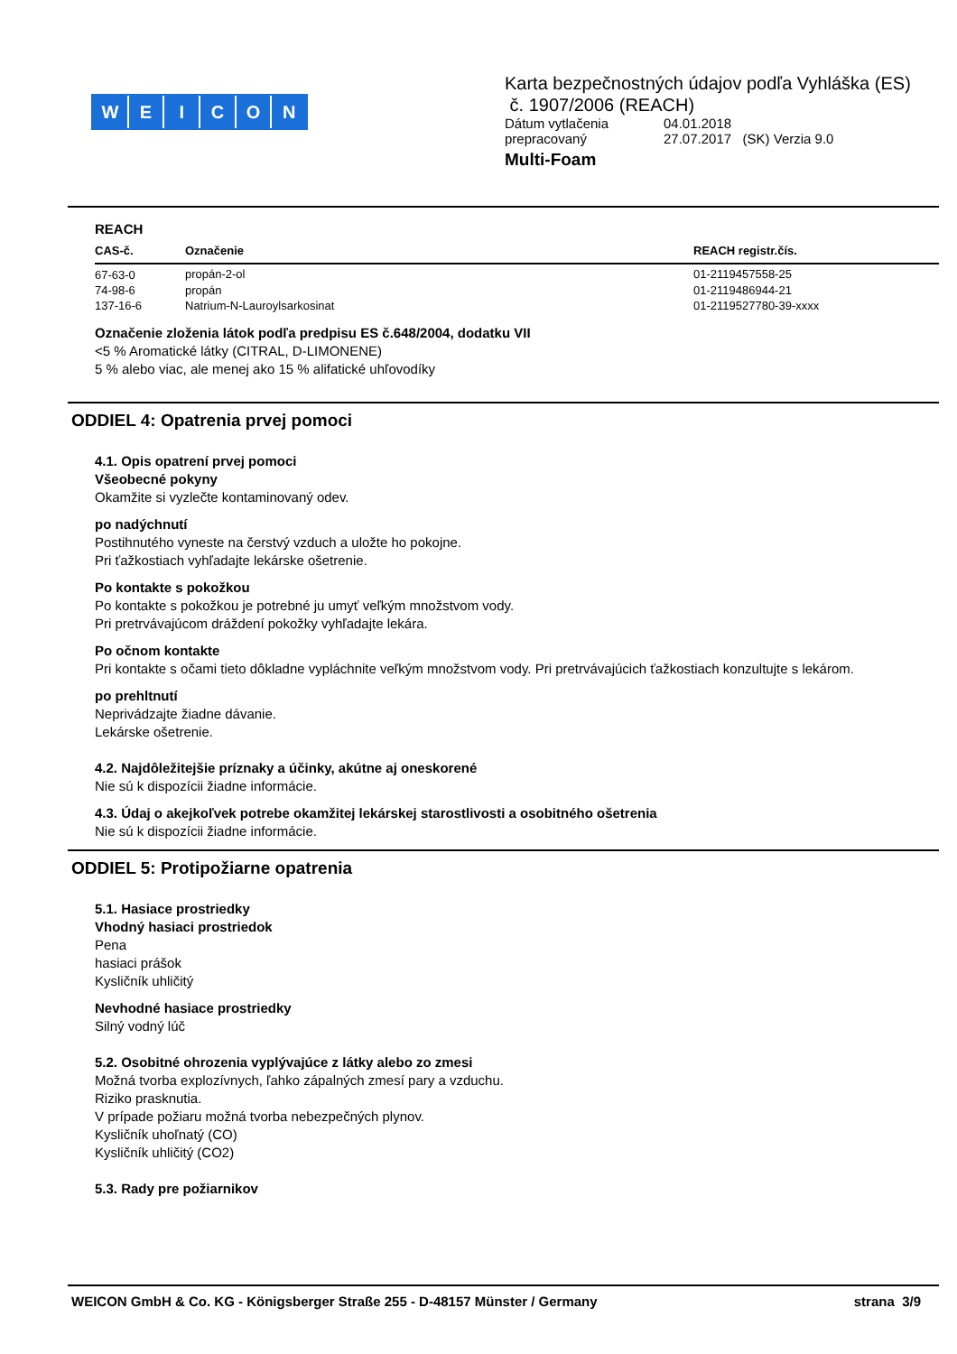WEICON
Karta bezpečnostných údajov podľa Vyhláška (ES)
č. 1907/2006 (REACH)
| Dátum vytlačenia | 04.01.2018 |
| prepracovaný | 27.07.2017 (SK) Verzia 9.0 |
Multi-Foam
REACH
| CAS-č. | Označenie | REACH registr.čís. |
| --- | --- | --- |
| 67-63-0 | propán-2-ol | 01-2119457558-25 |
| 74-98-6 | propán | 01-2119486944-21 |
| 137-16-6 | Natrium-N-Lauroylsarkosinat | 01-2119527780-39-xxxx |
Označenie zloženia látok podľa predpisu ES č.648/2004, dodatku VII
<5 % Aromatické látky (CITRAL, D-LIMONENE)
5 % alebo viac, ale menej ako 15 % alifatické uhľovodíky
ODDIEL 4: Opatrenia prvej pomoci
4.1. Opis opatrení prvej pomoci
Všeobecné pokyny
Okamžite si vyzlečte kontaminovaný odev.
po nadýchnutí
Postihnutého vyneste na čerstvý vzduch a uložte ho pokojne.
Pri ťažkostiach vyhľadajte lekárske ošetrenie.
Po kontakte s pokožkou
Po kontakte s pokožkou je potrebné ju umyť veľkým množstvom vody.
Pri pretrvávajúcom dráždení pokožky vyhľadajte lekára.
Po očnom kontakte
Pri kontakte s očami tieto dôkladne vypláchnite veľkým množstvom vody. Pri pretrvávajúcich ťažkostiach konzultujte s lekárom.
po prehltnutí
Neprivádzajte žiadne dávanie.
Lekárske ošetrenie.
4.2. Najdôležitejšie príznaky a účinky, akútne aj oneskorené
Nie sú k dispozícii žiadne informácie.
4.3. Údaj o akejkoľvek potrebe okamžitej lekárskej starostlivosti a osobitného ošetrenia
Nie sú k dispozícii žiadne informácie.
ODDIEL 5: Protipožiarne opatrenia
5.1. Hasiace prostriedky
Vhodný hasiaci prostriedok
Pena
hasiaci prášok
Kysličník uhličitý
Nevhodné hasiace prostriedky
Silný vodný lúč
5.2. Osobitné ohrozenia vyplývajúce z látky alebo zo zmesi
Možná tvorba explozívnych, ľahko zápalných zmesí pary a vzduchu.
Riziko prasknutia.
V prípade požiaru možná tvorba nebezpečných plynov.
Kysličník uhoľnatý (CO)
Kysličník uhličitý (CO2)
5.3. Rady pre požiarnikov
WEICON GmbH & Co. KG - Königsberger Straße 255 - D-48157 Münster / Germany strana 3/9